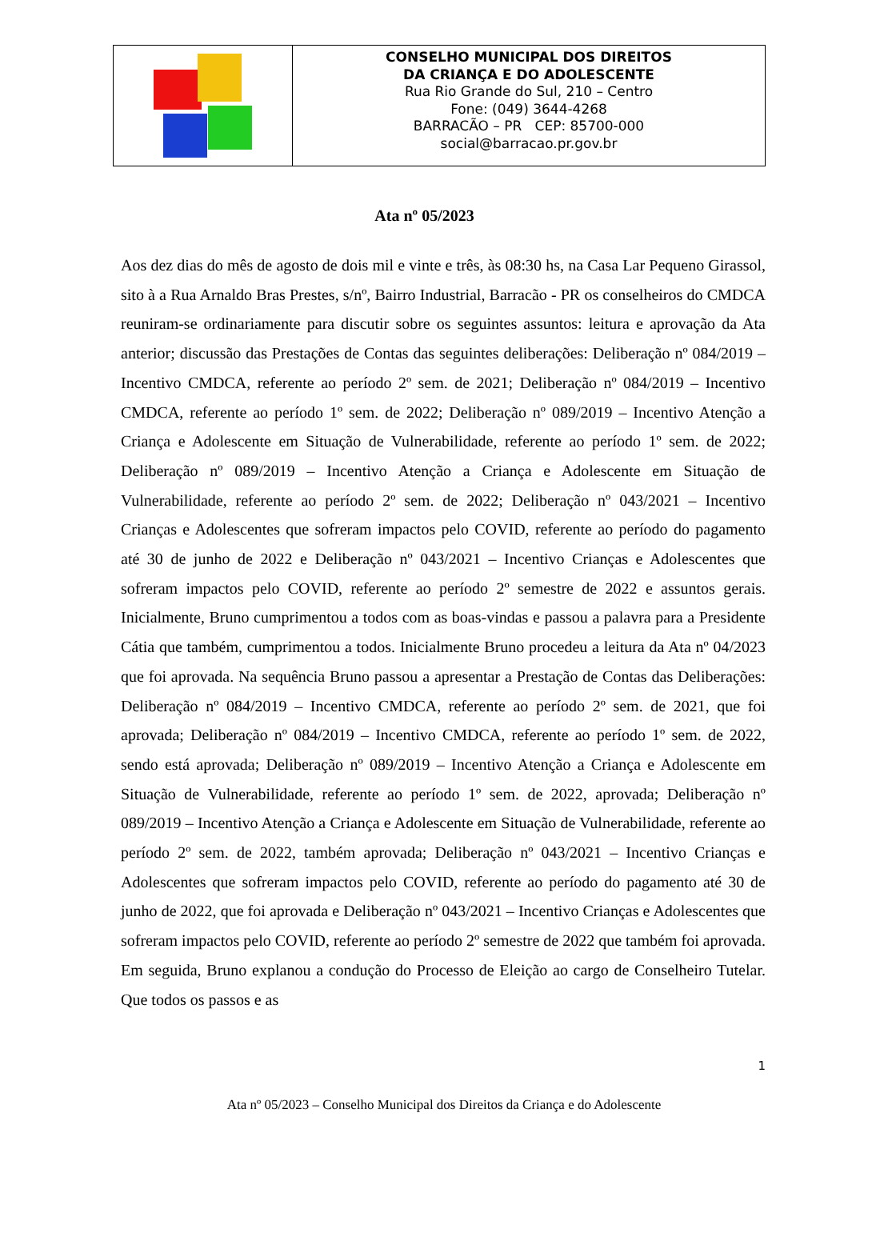CONSELHO MUNICIPAL DOS DIREITOS
DA CRIANÇA E DO ADOLESCENTE
Rua Rio Grande do Sul, 210 – Centro
Fone: (049) 3644-4268
BARRACÃO – PR CEP: 85700-000
social@barracao.pr.gov.br
Ata nº 05/2023
Aos dez dias do mês de agosto de dois mil e vinte e três, às 08:30 hs, na Casa Lar Pequeno Girassol, sito à a Rua Arnaldo Bras Prestes, s/nº, Bairro Industrial, Barracão - PR os conselheiros do CMDCA reuniram-se ordinariamente para discutir sobre os seguintes assuntos: leitura e aprovação da Ata anterior; discussão das Prestações de Contas das seguintes deliberações: Deliberação nº 084/2019 – Incentivo CMDCA, referente ao período 2º sem. de 2021; Deliberação nº 084/2019 – Incentivo CMDCA, referente ao período 1º sem. de 2022; Deliberação nº 089/2019 – Incentivo Atenção a Criança e Adolescente em Situação de Vulnerabilidade, referente ao período 1º sem. de 2022; Deliberação nº 089/2019 – Incentivo Atenção a Criança e Adolescente em Situação de Vulnerabilidade, referente ao período 2º sem. de 2022; Deliberação nº 043/2021 – Incentivo Crianças e Adolescentes que sofreram impactos pelo COVID, referente ao período do pagamento até 30 de junho de 2022 e Deliberação nº 043/2021 – Incentivo Crianças e Adolescentes que sofreram impactos pelo COVID, referente ao período 2º semestre de 2022 e assuntos gerais. Inicialmente, Bruno cumprimentou a todos com as boas-vindas e passou a palavra para a Presidente Cátia que também, cumprimentou a todos. Inicialmente Bruno procedeu a leitura da Ata nº 04/2023 que foi aprovada. Na sequência Bruno passou a apresentar a Prestação de Contas das Deliberações: Deliberação nº 084/2019 – Incentivo CMDCA, referente ao período 2º sem. de 2021, que foi aprovada; Deliberação nº 084/2019 – Incentivo CMDCA, referente ao período 1º sem. de 2022, sendo está aprovada; Deliberação nº 089/2019 – Incentivo Atenção a Criança e Adolescente em Situação de Vulnerabilidade, referente ao período 1º sem. de 2022, aprovada; Deliberação nº 089/2019 – Incentivo Atenção a Criança e Adolescente em Situação de Vulnerabilidade, referente ao período 2º sem. de 2022, também aprovada; Deliberação nº 043/2021 – Incentivo Crianças e Adolescentes que sofreram impactos pelo COVID, referente ao período do pagamento até 30 de junho de 2022, que foi aprovada e Deliberação nº 043/2021 – Incentivo Crianças e Adolescentes que sofreram impactos pelo COVID, referente ao período 2º semestre de 2022 que também foi aprovada. Em seguida, Bruno explanou a condução do Processo de Eleição ao cargo de Conselheiro Tutelar. Que todos os passos e as
1
Ata nº 05/2023 – Conselho Municipal dos Direitos da Criança e do Adolescente